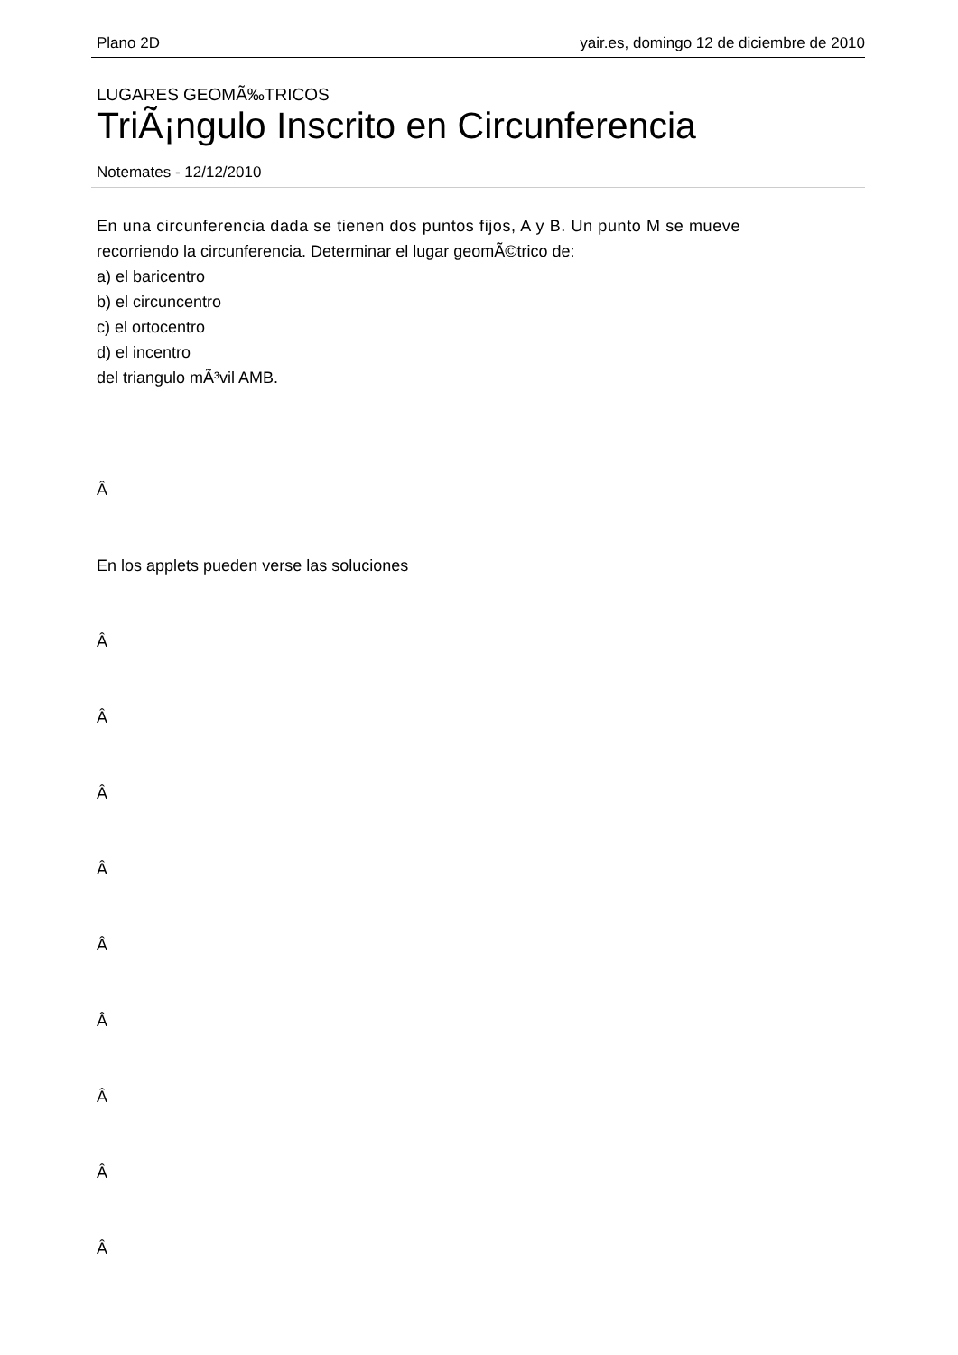Plano 2D yair.es, domingo 12 de diciembre de 2010
LUGARES GEOMÃ‰TRICOS
TriÃ¡ngulo Inscrito en Circunferencia
Notemates - 12/12/2010
En una circunferencia dada se tienen dos puntos fijos, A y B. Un punto M se mueve
recorriendo la circunferencia. Determinar el lugar geomÃ©trico de:
a) el baricentro
b) el circuncentro
c) el ortocentro
d) el incentro
del triangulo mÃ³vil AMB.
Â
En los applets pueden verse las soluciones
Â
Â
Â
Â
Â
Â
Â
Â
Â